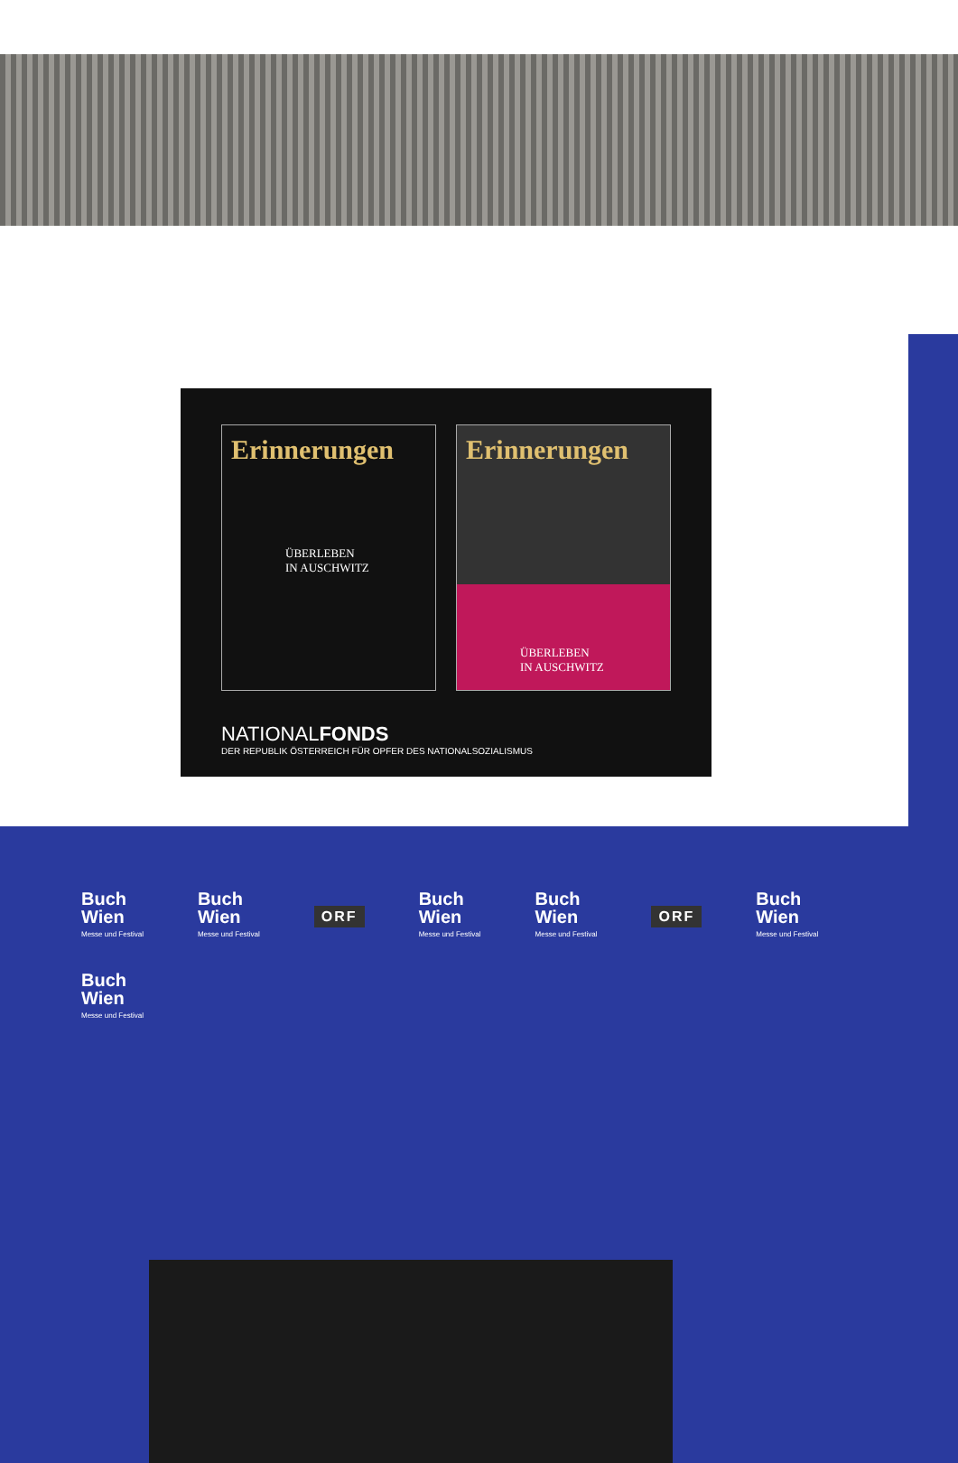Erinnerungen
ÜBERLEBEN
IN AUSCHWITZ
Erinnerungen
ÜBERLEBEN
IN AUSCHWITZ
NATIONALFONDS
DER REPUBLIK ÖSTERREICH FÜR OPFER DES NATIONALSOZIALISMUS
Buch
Wien
Messe und Festival
Buch
Wien
Messe und Festival
ORF
Buch
Wien
Messe und Festival
Buch
Wien
Messe und Festival
ORF
Buch
Wien
Messe und Festival
Buch
Wien
Messe und Festival